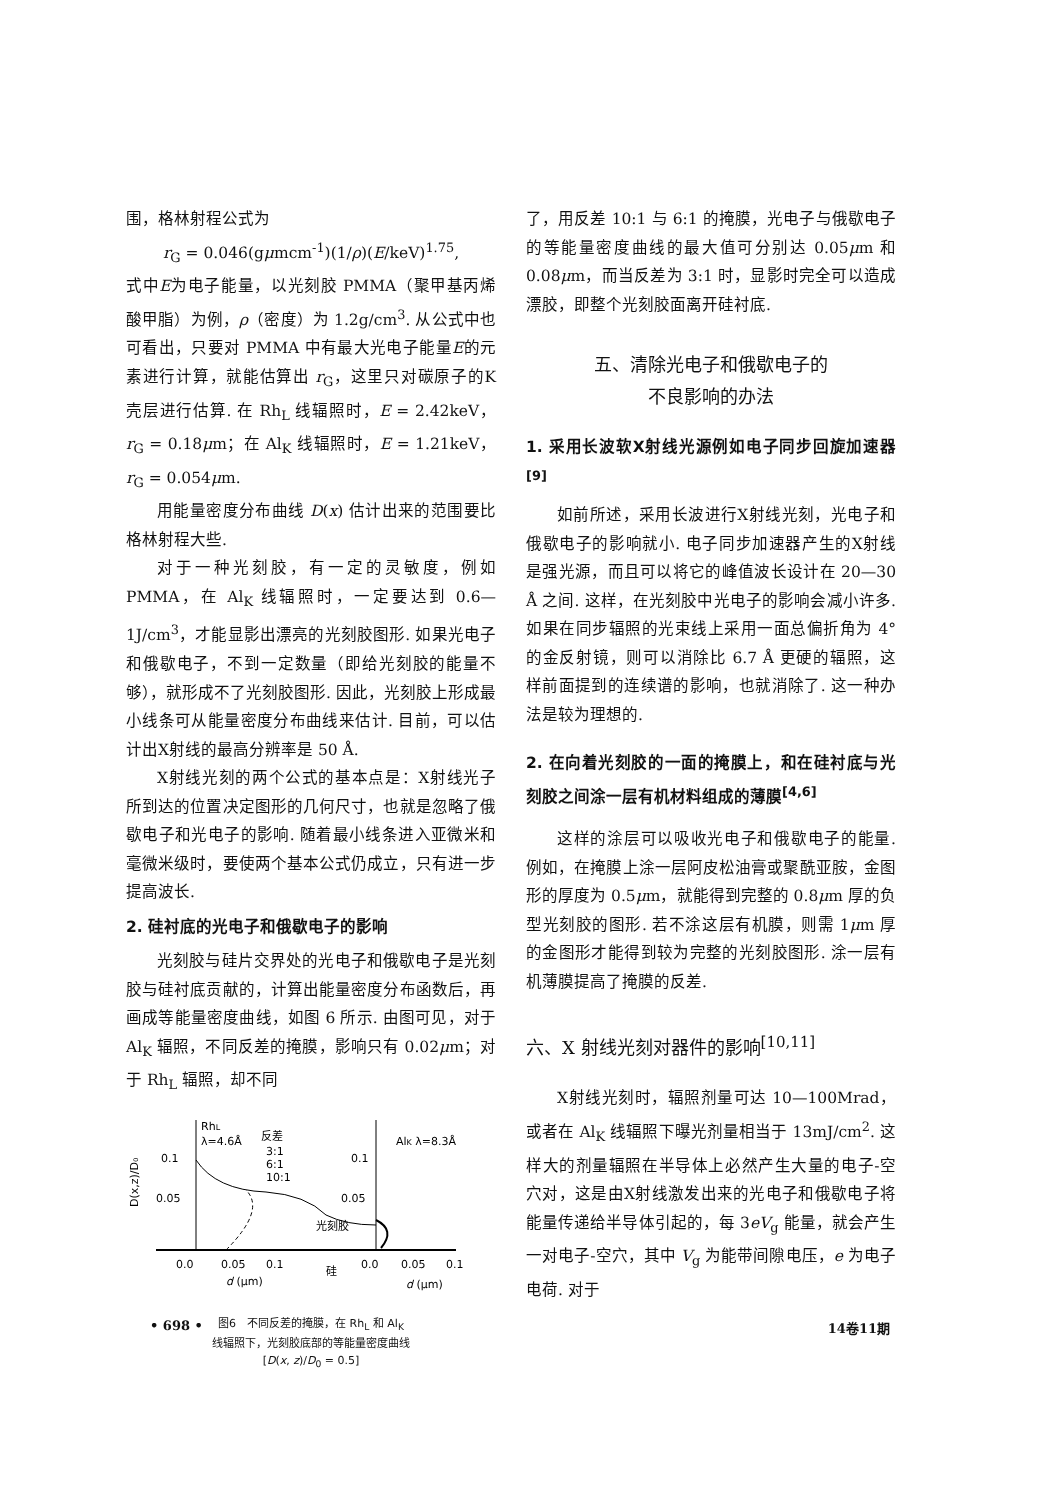围，格林射程公式为
r<sub>G</sub> = 0.046(gμmcm<sup>-1</sup>)(1/ρ)(E/keV)<sup>1.75</sup>,
式中E为电子能量，以光刻胶 PMMA（聚甲基丙烯酸甲脂）为例，ρ（密度）为 1.2g/cm<sup>3</sup>. 从公式中也可看出，只要对 PMMA 中有最大光电子能量E的元素进行计算，就能估算出 r<sub>G</sub>，这里只对碳原子的K壳层进行估算. 在 Rh<sub>L</sub> 线辐照时，E = 2.42keV，r<sub>G</sub> = 0.18μm；在 Al<sub>K</sub> 线辐照时，E = 1.21keV，r<sub>G</sub> = 0.054μm.
用能量密度分布曲线 D(x) 估计出来的范围要比格林射程大些.
对于一种光刻胶，有一定的灵敏度，例如 PMMA，在 Al<sub>K</sub> 线辐照时，一定要达到 0.6—1J/cm<sup>3</sup>，才能显影出漂亮的光刻胶图形. 如果光电子和俄歇电子，不到一定数量（即给光刻胶的能量不够），就形成不了光刻胶图形. 因此，光刻胶上形成最小线条可从能量密度分布曲线来估计. 目前，可以估计出X射线的最高分辨率是 50 Å.
X射线光刻的两个公式的基本点是：X射线光子所到达的位置决定图形的几何尺寸，也就是忽略了俄歇电子和光电子的影响. 随着最小线条进入亚微米和毫微米级时，要使两个基本公式仍成立，只有进一步提高波长.
2. 硅衬底的光电子和俄歇电子的影响
光刻胶与硅片交界处的光电子和俄歇电子是光刻胶与硅衬底贡献的，计算出能量密度分布函数后，再画成等能量密度曲线，如图 6 所示. 由图可见，对于 Al<sub>K</sub> 辐照，不同反差的掩膜，影响只有 0.02μm；对于 Rh<sub>L</sub> 辐照，却不同
RhL
λ=4.6Å
反差
3:1
6:1
10:1
AlK λ=8.3Å
0.1
0.05
0.1
0.05
光刻胶
0.0
0.05
0.1
0.0
0.05
0.1
硅
d (μm)
d (μm)
D(x,z)/D₀
图6　不同反差的掩膜，在 Rh<sub>L</sub> 和 Al<sub>K</sub>
线辐照下，光刻胶底部的等能量密度曲线
[D(x, z)/D<sub>0</sub> = 0.5]
了，用反差 10:1 与 6:1 的掩膜，光电子与俄歇电子的等能量密度曲线的最大值可分别达 0.05μm 和 0.08μm，而当反差为 3:1 时，显影时完全可以造成漂胶，即整个光刻胶面离开硅衬底.
五、清除光电子和俄歇电子的
不良影响的办法
1. 采用长波软X射线光源例如电子同步回旋加速器<sup>[9]</sup>
如前所述，采用长波进行X射线光刻，光电子和俄歇电子的影响就小. 电子同步加速器产生的X射线是强光源，而且可以将它的峰值波长设计在 20—30 Å 之间. 这样，在光刻胶中光电子的影响会减小许多. 如果在同步辐照的光束线上采用一面总偏折角为 4° 的金反射镜，则可以消除比 6.7 Å 更硬的辐照，这样前面提到的连续谱的影响，也就消除了. 这一种办法是较为理想的.
2. 在向着光刻胶的一面的掩膜上，和在硅衬底与光刻胶之间涂一层有机材料组成的薄膜<sup>[4,6]</sup>
这样的涂层可以吸收光电子和俄歇电子的能量. 例如，在掩膜上涂一层阿皮松油膏或聚酰亚胺，金图形的厚度为 0.5μm，就能得到完整的 0.8μm 厚的负型光刻胶的图形. 若不涂这层有机膜，则需 1μm 厚的金图形才能得到较为完整的光刻胶图形. 涂一层有机薄膜提高了掩膜的反差.
六、X 射线光刻对器件的影响<sup>[10,11]</sup>
X射线光刻时，辐照剂量可达 10—100Mrad，或者在 Al<sub>K</sub> 线辐照下曝光剂量相当于 13mJ/cm<sup>2</sup>. 这样大的剂量辐照在半导体上必然产生大量的电子-空穴对，这是由X射线激发出来的光电子和俄歇电子将能量传递给半导体引起的，每 3eV<sub>g</sub> 能量，就会产生一对电子-空穴，其中 V<sub>g</sub> 为能带间隙电压，e 为电子电荷. 对于
• 698 • 14卷11期